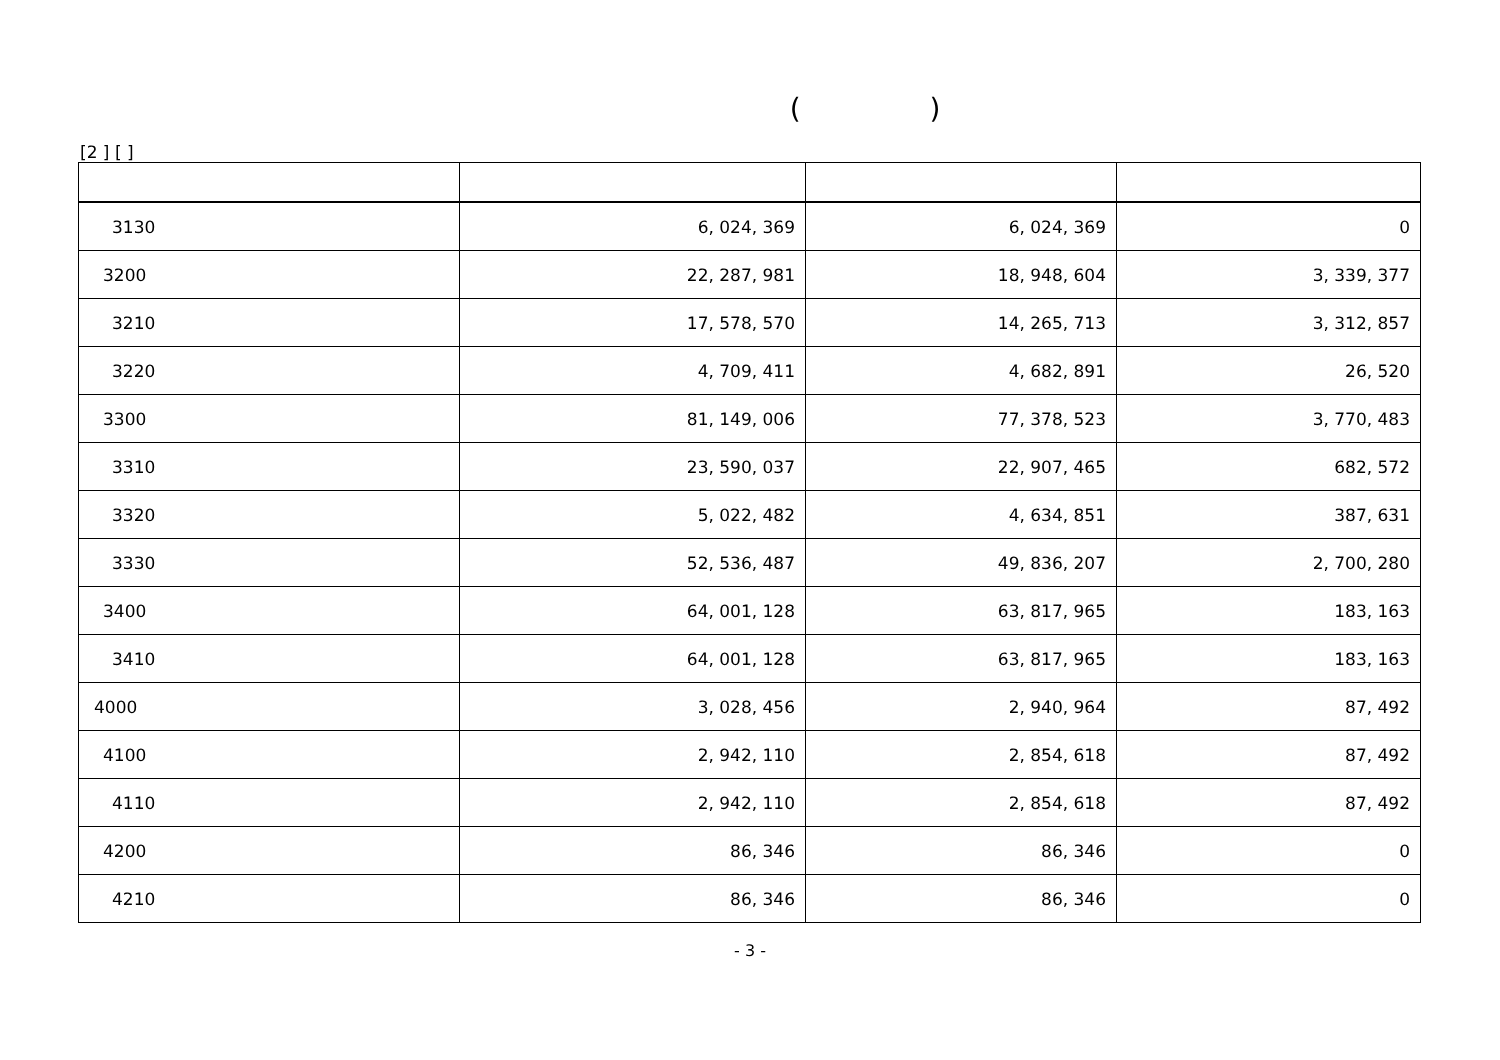( )
[2 ] [ ]
| 3130 | 6, 024, 369 | 6, 024, 369 | 0 |
| 3200 | 22, 287, 981 | 18, 948, 604 | 3, 339, 377 |
| 3210 | 17, 578, 570 | 14, 265, 713 | 3, 312, 857 |
| 3220 | 4, 709, 411 | 4, 682, 891 | 26, 520 |
| 3300 | 81, 149, 006 | 77, 378, 523 | 3, 770, 483 |
| 3310 | 23, 590, 037 | 22, 907, 465 | 682, 572 |
| 3320 | 5, 022, 482 | 4, 634, 851 | 387, 631 |
| 3330 | 52, 536, 487 | 49, 836, 207 | 2, 700, 280 |
| 3400 | 64, 001, 128 | 63, 817, 965 | 183, 163 |
| 3410 | 64, 001, 128 | 63, 817, 965 | 183, 163 |
| 4000 | 3, 028, 456 | 2, 940, 964 | 87, 492 |
| 4100 | 2, 942, 110 | 2, 854, 618 | 87, 492 |
| 4110 | 2, 942, 110 | 2, 854, 618 | 87, 492 |
| 4200 | 86, 346 | 86, 346 | 0 |
| 4210 | 86, 346 | 86, 346 | 0 |
- 3 -